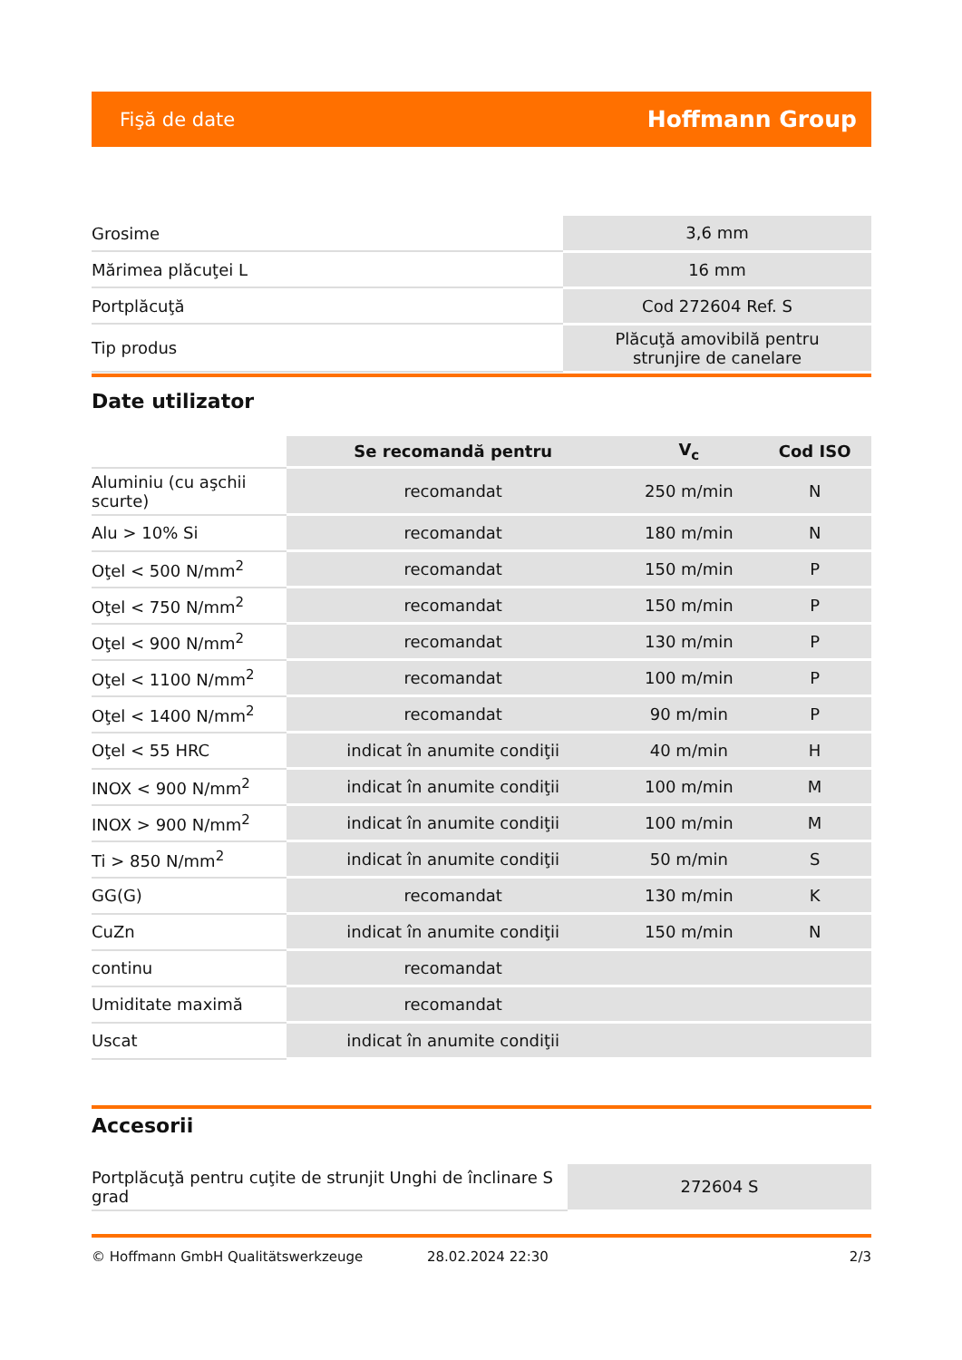Fişă de date Hoffmann Group
| Grosime | 3,6 mm |
| Mărimea plăcuţei L | 16 mm |
| Portplăcuţă | Cod 272604 Ref. S |
| Tip produs | Plăcuţă amovibilă pentru strunjire de canelare |
Date utilizator
| | Se recomandă pentru | V<sub>c</sub> | Cod ISO |
| --- | --- | --- | --- |
| Aluminiu (cu aşchii scurte) | recomandat | 250 m/min | N |
| Alu > 10% Si | recomandat | 180 m/min | N |
| Oţel < 500 N/mm<sup>2</sup> | recomandat | 150 m/min | P |
| Oţel < 750 N/mm<sup>2</sup> | recomandat | 150 m/min | P |
| Oţel < 900 N/mm<sup>2</sup> | recomandat | 130 m/min | P |
| Oţel < 1100 N/mm<sup>2</sup> | recomandat | 100 m/min | P |
| Oţel < 1400 N/mm<sup>2</sup> | recomandat | 90 m/min | P |
| Oţel < 55 HRC | indicat în anumite condiţii | 40 m/min | H |
| INOX < 900 N/mm<sup>2</sup> | indicat în anumite condiţii | 100 m/min | M |
| INOX > 900 N/mm<sup>2</sup> | indicat în anumite condiţii | 100 m/min | M |
| Ti > 850 N/mm<sup>2</sup> | indicat în anumite condiţii | 50 m/min | S |
| GG(G) | recomandat | 130 m/min | K |
| CuZn | indicat în anumite condiţii | 150 m/min | N |
| continu | recomandat | | |
| Umiditate maximă | recomandat | | |
| Uscat | indicat în anumite condiţii | | |
Accesorii
| Portplăcuţă pentru cuţite de strunjit Unghi de înclinare S grad | 272604 S |
© Hoffmann GmbH Qualitätswerkzeuge 28.02.2024 22:30 2/3